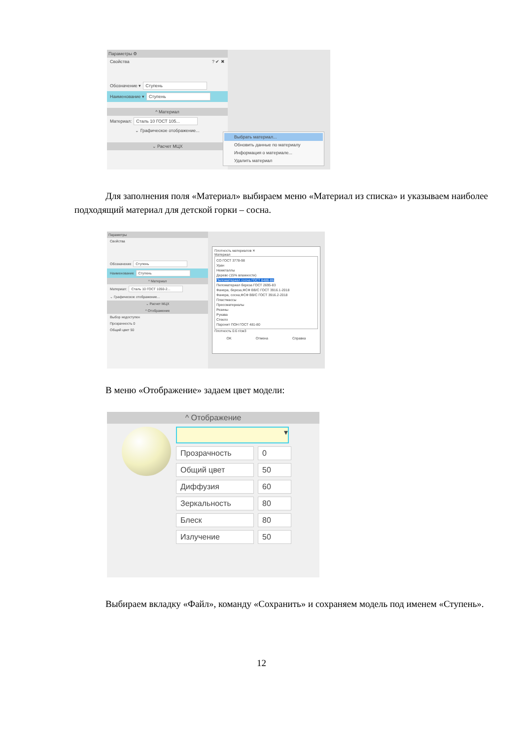Параметры ⚙
Свойства ? ✔ ✖
Обозначение ▾ Ступень
Наименование ▾ Ступень
^ Материал
Материал: Сталь 10 ГОСТ 105...
⌄ Графическое отображение...
⌄ Расчет МЦХ
Выбрать материал...
Обновить данные по материалу
Информация о материале...
Удалить материал
Для заполнения поля «Материал» выбираем меню «Материал из списка» и указываем наиболее подходящий материал для детской горки – сосна.
Параметры
Свойства
Обозначение Ступень
Наименование Ступень
^ Материал
Материал: Сталь 10 ГОСТ 1050-2...
⌄ Графическое отображение...
⌄ Расчет МЦХ
^ Отображение
Выбор недоступен
Прозрачность 0
Общий цвет 50
Плотность материалов ✕
Материал
СО ГОСТ 3778-98
Уран
Неметаллы
Дерево (15% влажности)
Пиломатериал сосна ГОСТ 8486-86
Пиломатериал береза ГОСТ 2695-83
Фанера, береза,ФСФ ВВ/С ГОСТ 3916.1-2018
Фанера, сосна,ФСФ ВВ/С ГОСТ 3916.2-2018
Пластмассы
Прессматериалы
Резины
Рукава
Стекло
Паронит ПОН ГОСТ 481-80
Плотность 0.6 г/см3
OK Отмена Справка
В меню «Отображение» задаем цвет модели:
^ Отображение
▾
Прозрачность 0
Общий цвет 50
Диффузия 60
Зеркальность 80
Блеск 80
Излучение 50
Выбираем вкладку «Файл», команду «Сохранить» и сохраняем модель под именем «Ступень».
12